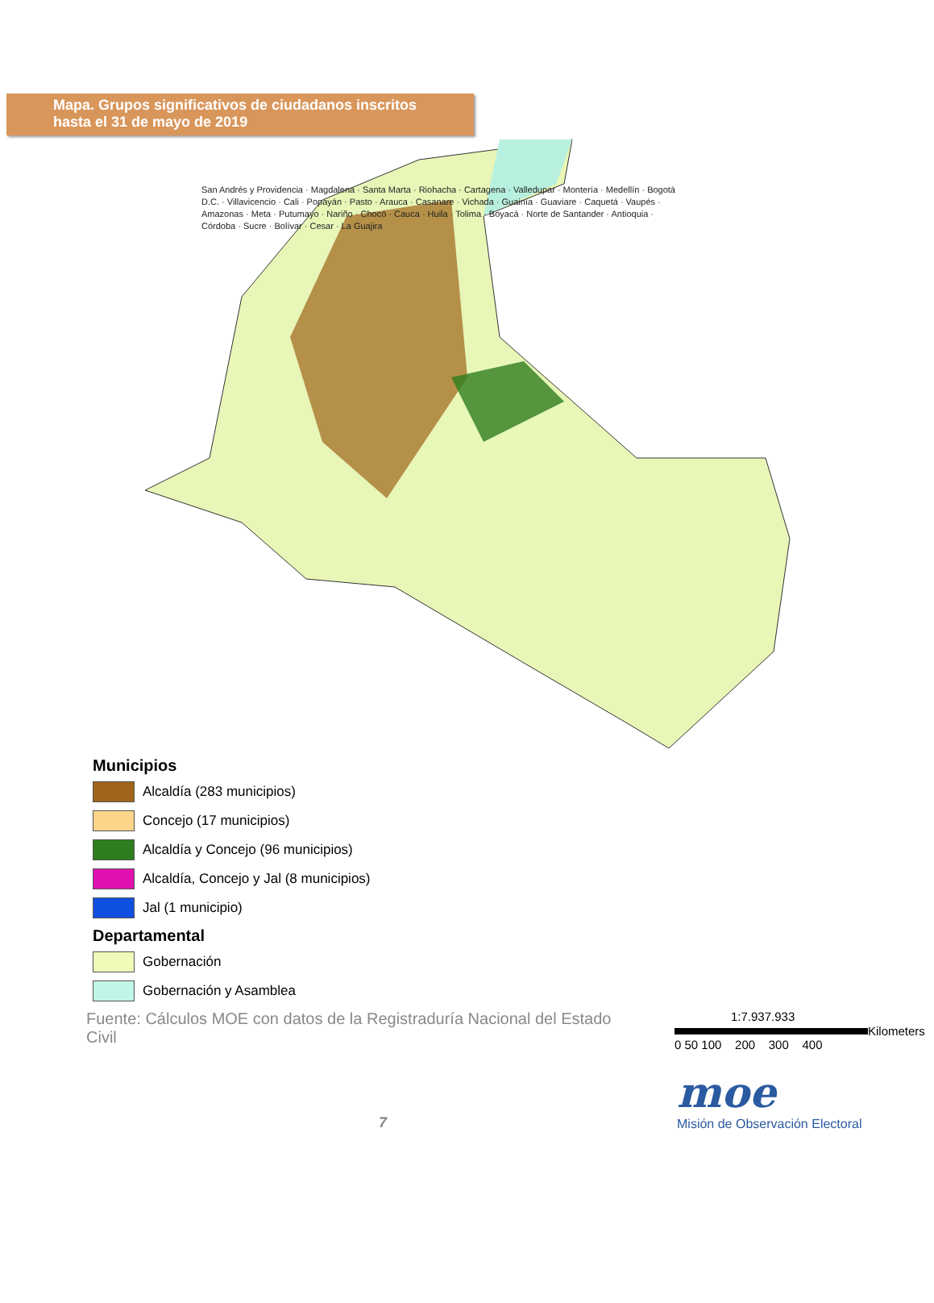Mapa. Grupos significativos de ciudadanos inscritos
hasta el 31 de mayo de 2019
San Andrés y Providencia · Magdalena · Santa Marta · Riohacha · Cartagena · Valledupar · Montería · Medellín · Bogotá D.C. · Villavicencio · Cali · Popayán · Pasto · Arauca · Casanare · Vichada · Guainía · Guaviare · Caquetá · Vaupés · Amazonas · Meta · Putumayo · Nariño · Chocó · Cauca · Huila · Tolima · Boyacá · Norte de Santander · Antioquia · Córdoba · Sucre · Bolívar · Cesar · La Guajira
Municipios
Alcaldía (283 municipios)
Concejo (17 municipios)
Alcaldía y Concejo (96 municipios)
Alcaldía, Concejo y Jal (8 municipios)
Jal (1 municipio)
Departamental
Gobernación
Gobernación y Asamblea
Fuente: Cálculos MOE con datos de la Registraduría Nacional del Estado Civil
1:7.937.933
Kilometers
0 50 100 200 300 400
7
moe
Misión de Observación Electoral